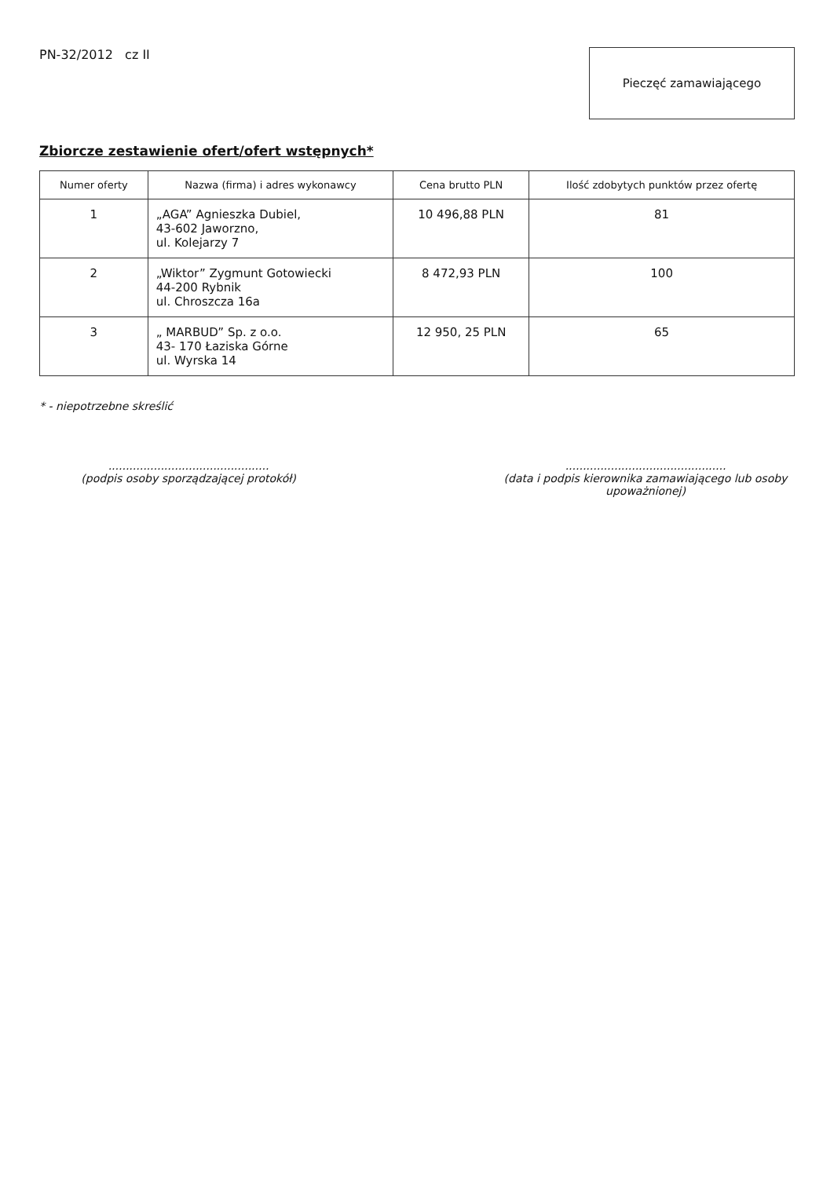PN-32/2012 cz II
Pieczęć zamawiającego
Zbiorcze zestawienie ofert/ofert wstępnych*
| Numer oferty | Nazwa (firma) i adres wykonawcy | Cena brutto PLN | Ilość zdobytych punktów przez ofertę |
| --- | --- | --- | --- |
| 1 | „AGA” Agnieszka Dubiel, 43-602 Jaworzno, ul. Kolejarzy 7 | 10 496,88 PLN | 81 |
| 2 | „Wiktor” Zygmunt Gotowiecki 44-200 Rybnik ul. Chroszcza 16a | 8 472,93 PLN | 100 |
| 3 | „ MARBUD” Sp. z o.o. 43- 170 Łaziska Górne ul. Wyrska 14 | 12 950, 25 PLN | 65 |
* - niepotrzebne skreślić
..............................................
(podpis osoby sporządzającej protokół)
..............................................
(data i podpis kierownika zamawiającego lub osoby upoważnionej)